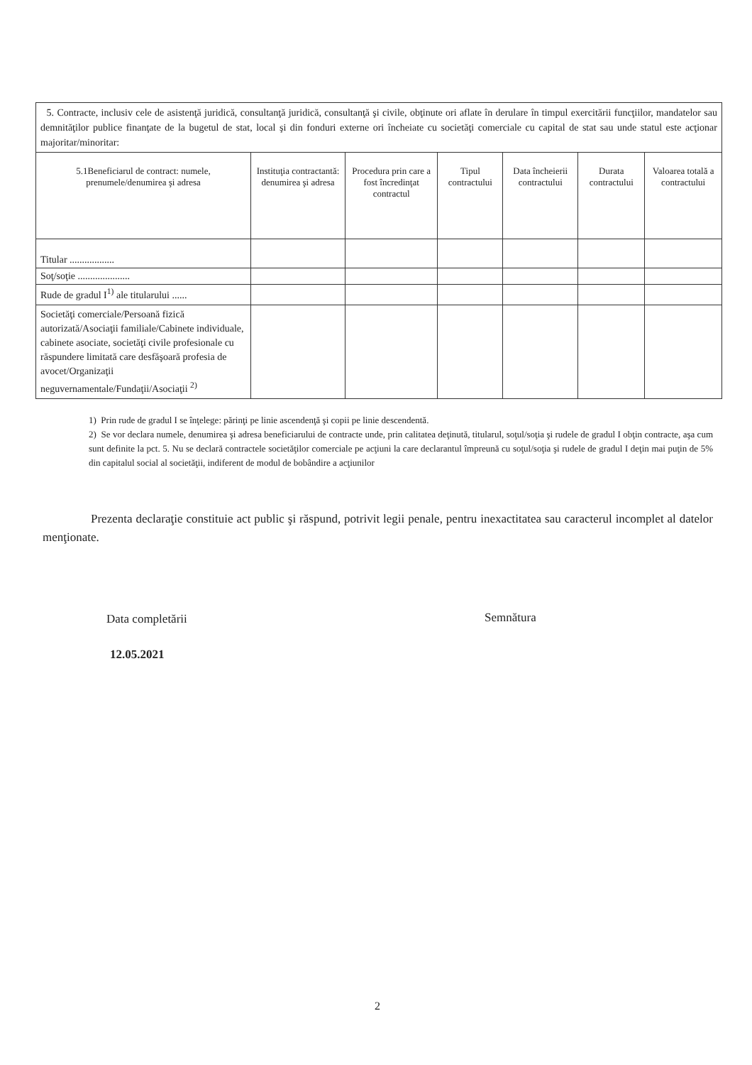| 5. Contracte, inclusiv cele de asistenţă juridică, consultanţă juridică, consultanţă şi civile, obţinute ori aflate în derulare în timpul exercitării funcţiilor, mandatelor sau demnităţilor publice finanţate de la bugetul de stat, local şi din fonduri externe ori încheiate cu societăţi comerciale cu capital de stat sau unde statul este acţionar majoritar/minoritar: | | | | | | |
| 5.1Beneficiarul de contract: numele, prenumele/denumirea şi adresa | Instituţia contractantă: denumirea şi adresa | Procedura prin care a fost încredinţat contractul | Tipul contractului | Data încheierii contractului | Durata contractului | Valoarea totală a contractului |
| Titular .................. | | | | | | |
| Soţ/soţie ..................... | | | | | | |
| Rude de gradul I<sup>1)</sup> ale titularului ...... | | | | | | |
| Societăţi comerciale/Persoană fizică autorizată/Asociaţii familiale/Cabinete individuale, cabinete asociate, societăţi civile profesionale cu răspundere limitată care desfăşoară profesia de avocet/Organizaţii neguvernamentale/Fundaţii/Asociaţii <sup>2)</sup> | | | | | | |
1) Prin rude de gradul I se înţelege: părinţi pe linie ascendenţă şi copii pe linie descendentă.
2) Se vor declara numele, denumirea şi adresa beneficiarului de contracte unde, prin calitatea deţinută, titularul, soţul/soţia şi rudele de gradul I obţin contracte, aşa cum sunt definite la pct. 5. Nu se declară contractele societăţilor comerciale pe acţiuni la care declarantul împreună cu soţul/soţia şi rudele de gradul I deţin mai puţin de 5% din capitalul social al societăţii, indiferent de modul de bobândire a acţiunilor
Prezenta declaraţie constituie act public şi răspund, potrivit legii penale, pentru inexactitatea sau caracterul incomplet al datelor menţionate.
Data completării Semnătura
12.05.2021
2